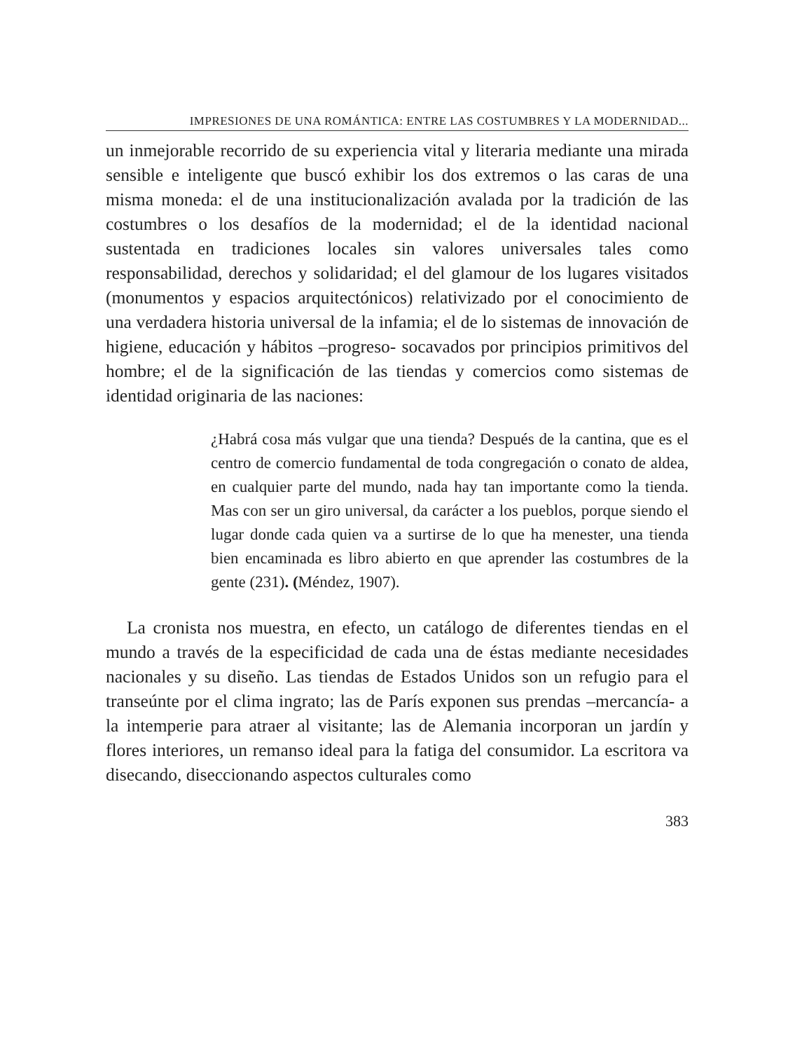IMPRESIONES DE UNA ROMÁNTICA: ENTRE LAS COSTUMBRES Y LA MODERNIDAD...
un inmejorable recorrido de su experiencia vital y literaria mediante una mirada sensible e inteligente que buscó exhibir los dos extremos o las caras de una misma moneda: el de una institucionalización avalada por la tradición de las costumbres o los desafíos de la modernidad; el de la identidad nacional sustentada en tradiciones locales sin valores universales tales como responsabilidad, derechos y solidaridad; el del glamour de los lugares visitados (monumentos y espacios arquitectónicos) relativizado por el conocimiento de una verdadera historia universal de la infamia; el de lo sistemas de innovación de higiene, educación y hábitos –progreso- socavados por principios primitivos del hombre; el de la significación de las tiendas y comercios como sistemas de identidad originaria de las naciones:
¿Habrá cosa más vulgar que una tienda? Después de la cantina, que es el centro de comercio fundamental de toda congregación o conato de aldea, en cualquier parte del mundo, nada hay tan importante como la tienda. Mas con ser un giro universal, da carácter a los pueblos, porque siendo el lugar donde cada quien va a surtirse de lo que ha menester, una tienda bien encaminada es libro abierto en que aprender las costumbres de la gente (231). (Méndez, 1907).
La cronista nos muestra, en efecto, un catálogo de diferentes tiendas en el mundo a través de la especificidad de cada una de éstas mediante necesidades nacionales y su diseño. Las tiendas de Estados Unidos son un refugio para el transeúnte por el clima ingrato; las de París exponen sus prendas –mercancía- a la intemperie para atraer al visitante; las de Alemania incorporan un jardín y flores interiores, un remanso ideal para la fatiga del consumidor. La escritora va disecando, diseccionando aspectos culturales como
383